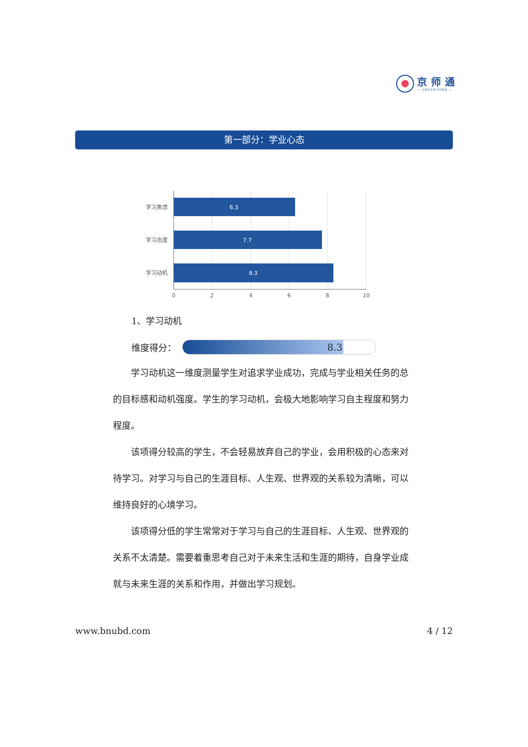京师通
— JINGSHITONG —
第一部分：学业心态
学习焦虑
学习态度
学习动机
6.3
7.7
8.3
0
2
4
6
8
10
1、学习动机
维度得分：
8.3
学习动机这一维度测量学生对追求学业成功，完成与学业相关任务的总的目标感和动机强度。学生的学习动机，会极大地影响学习自主程度和努力程度。
该项得分较高的学生，不会轻易放弃自己的学业，会用积极的心态来对待学习。对学习与自己的生涯目标、人生观、世界观的关系较为清晰，可以维持良好的心境学习。
该项得分低的学生常常对于学习与自己的生涯目标、人生观、世界观的关系不太清楚。需要着重思考自己对于未来生活和生涯的期待，自身学业成就与未来生涯的关系和作用，并做出学习规划。
www.bnubd.com 4 / 12